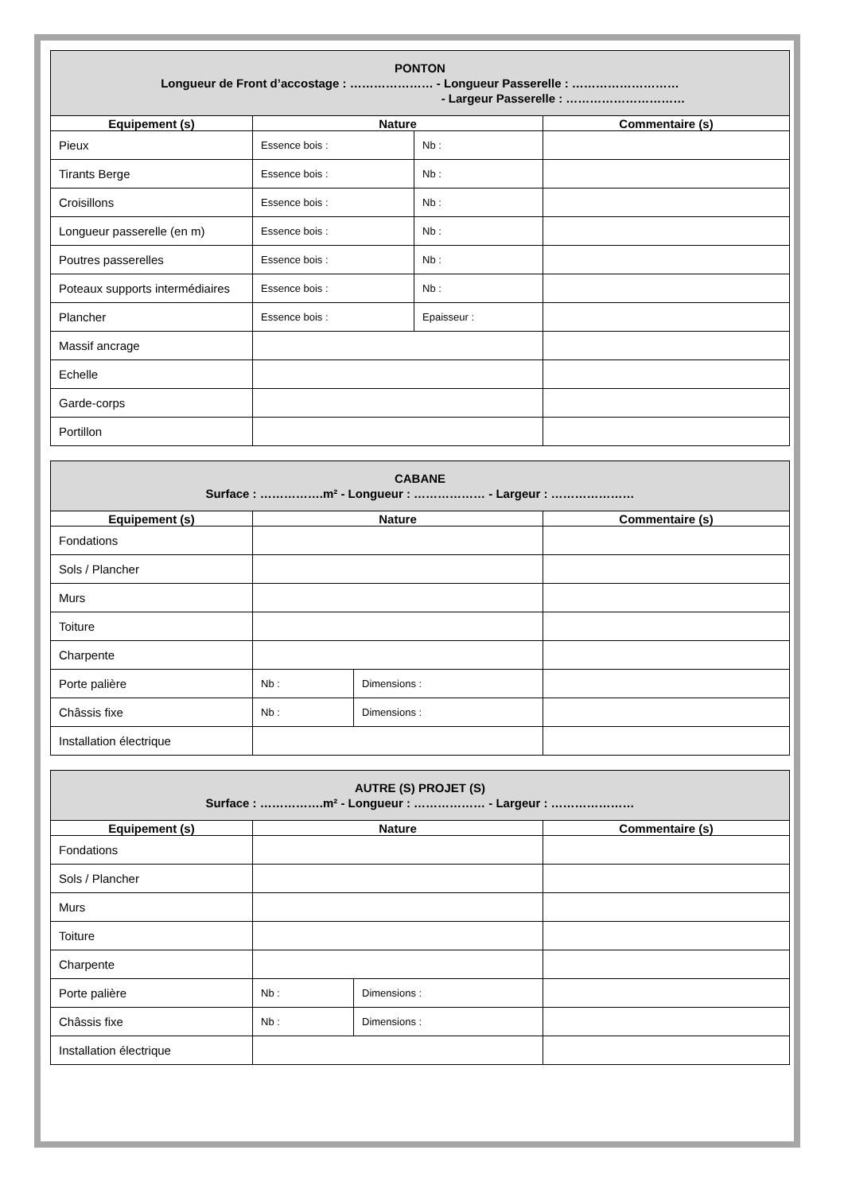| PONTON Longueur de Front d’accostage : ………………… - Longueur Passerelle : ……………………… - Largeur Passerelle : ………………………… | | | |
| --- | --- | --- | --- |
| Equipement (s) | Nature | | Commentaire (s) |
| Pieux | Essence bois : | Nb : | |
| Tirants Berge | Essence bois : | Nb : | |
| Croisillons | Essence bois : | Nb : | |
| Longueur passerelle (en m) | Essence bois : | Nb : | |
| Poutres passerelles | Essence bois : | Nb : | |
| Poteaux supports intermédiaires | Essence bois : | Nb : | |
| Plancher | Essence bois : | Epaisseur : | |
| Massif ancrage | | | |
| Echelle | | | |
| Garde-corps | | | |
| Portillon | | | |
| CABANE Surface : …………….m² - Longueur : ……………… - Largeur : ………………… | | | |
| --- | --- | --- | --- |
| Equipement (s) | Nature | | Commentaire (s) |
| Fondations | | | |
| Sols / Plancher | | | |
| Murs | | | |
| Toiture | | | |
| Charpente | | | |
| Porte palière | Nb : | Dimensions : | |
| Châssis fixe | Nb : | Dimensions : | |
| Installation électrique | | | |
| AUTRE (S) PROJET (S) Surface : …………….m² - Longueur : ……………… - Largeur : ………………… | | | |
| --- | --- | --- | --- |
| Equipement (s) | Nature | | Commentaire (s) |
| Fondations | | | |
| Sols / Plancher | | | |
| Murs | | | |
| Toiture | | | |
| Charpente | | | |
| Porte palière | Nb : | Dimensions : | |
| Châssis fixe | Nb : | Dimensions : | |
| Installation électrique | | | |